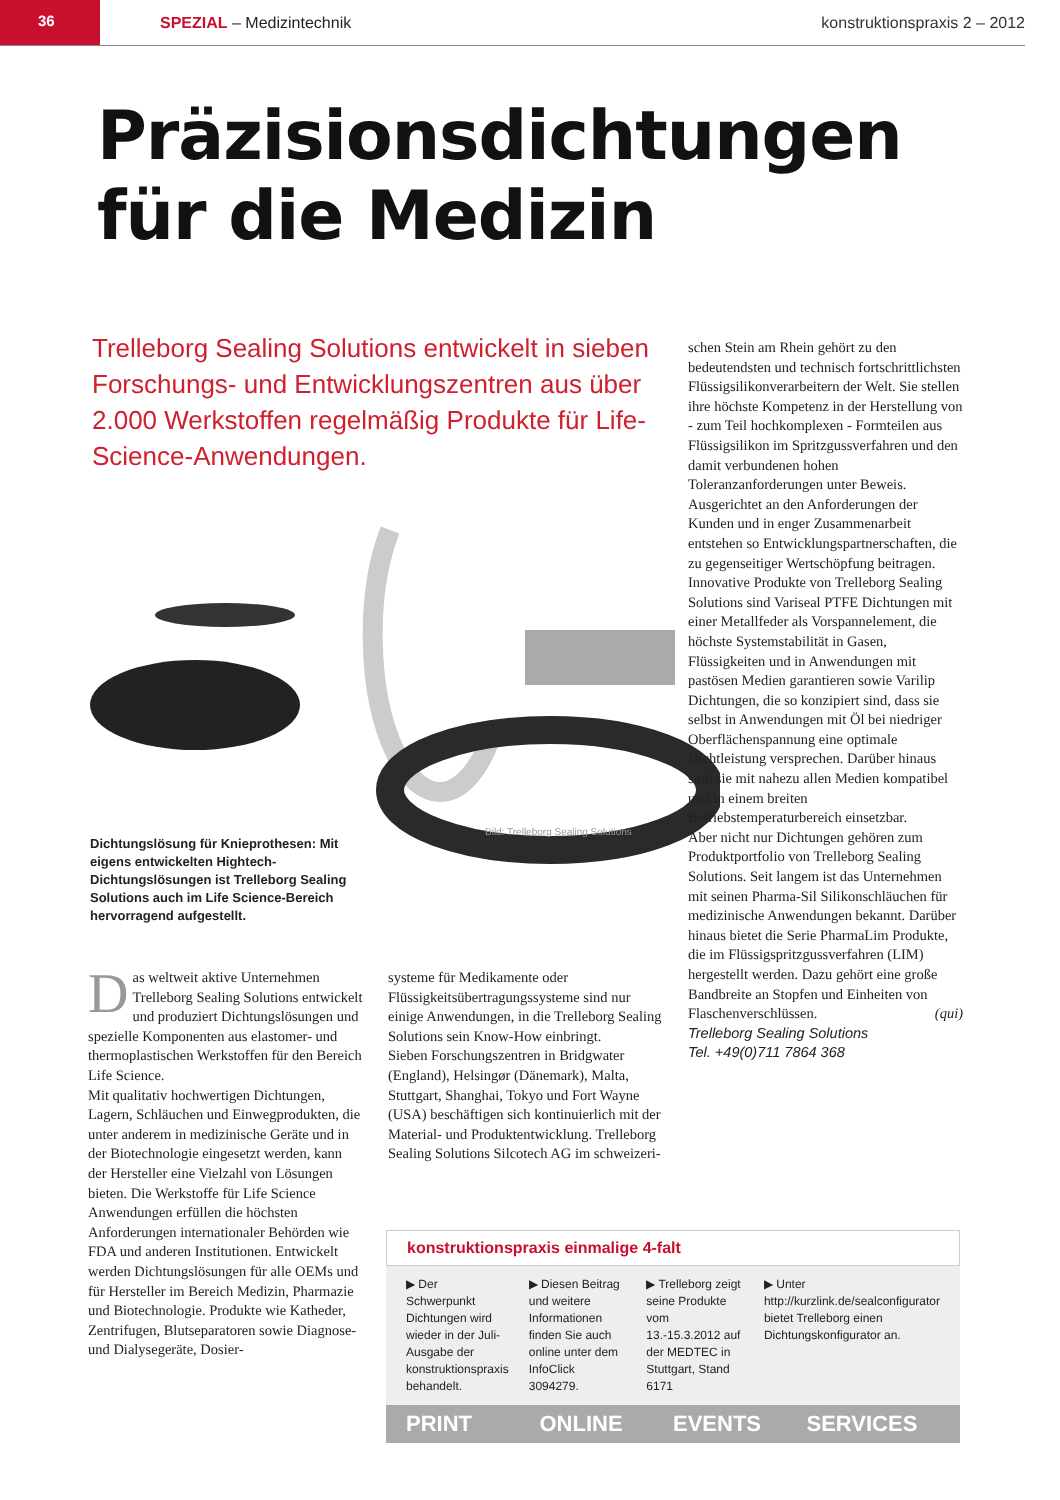36
SPEZIAL – Medizintechnik konstruktionspraxis 2 – 2012
Präzisionsdichtungen
für die Medizin
Trelleborg Sealing Solutions entwickelt in sieben Forschungs- und Entwicklungszentren aus über 2.000 Werkstoffen regelmäßig Produkte für Life-Science-Anwendungen.
Bild: Trelleborg Sealing Solutions
Dichtungslösung für Knieprothesen: Mit eigens entwickelten Hightech-Dichtungslösungen ist Trelleborg Sealing Solutions auch im Life Science-Bereich hervorragend aufgestellt.
Das weltweit aktive Unternehmen Trelleborg Sealing Solutions entwickelt und produziert Dichtungslösungen und spezielle Komponenten aus elastomer- und thermoplastischen Werkstoffen für den Bereich Life Science.
Mit qualitativ hochwertigen Dichtungen, Lagern, Schläuchen und Einwegprodukten, die unter anderem in medizinische Geräte und in der Biotechnologie eingesetzt werden, kann der Hersteller eine Vielzahl von Lösungen bieten. Die Werkstoffe für Life Science Anwendungen erfüllen die höchsten Anforderungen internationaler Behörden wie FDA und anderen Institutionen. Entwickelt werden Dichtungslösungen für alle OEMs und für Hersteller im Bereich Medizin, Pharmazie und Biotechnologie. Produkte wie Katheder, Zentrifugen, Blutseparatoren sowie Diagnose- und Dialysegeräte, Dosier-
systeme für Medikamente oder Flüssigkeitsübertragungssysteme sind nur einige Anwendungen, in die Trelleborg Sealing Solutions sein Know-How einbringt.
Sieben Forschungszentren in Bridgwater (England), Helsingør (Dänemark), Malta, Stuttgart, Shanghai, Tokyo und Fort Wayne (USA) beschäftigen sich kontinuierlich mit der Material- und Produktentwicklung. Trelleborg Sealing Solutions Silcotech AG im schweizeri-
schen Stein am Rhein gehört zu den bedeutendsten und technisch fortschrittlichsten Flüssigsilikonverarbeitern der Welt. Sie stellen ihre höchste Kompetenz in der Herstellung von - zum Teil hochkomplexen - Formteilen aus Flüssigsilikon im Spritzgussverfahren und den damit verbundenen hohen Toleranzanforderungen unter Beweis. Ausgerichtet an den Anforderungen der Kunden und in enger Zusammenarbeit entstehen so Entwicklungspartnerschaften, die zu gegenseitiger Wertschöpfung beitragen.
Innovative Produkte von Trelleborg Sealing Solutions sind Variseal PTFE Dichtungen mit einer Metallfeder als Vorspannelement, die höchste Systemstabilität in Gasen, Flüssigkeiten und in Anwendungen mit pastösen Medien garantieren sowie Varilip Dichtungen, die so konzipiert sind, dass sie selbst in Anwendungen mit Öl bei niedriger Oberflächenspannung eine optimale Dichtleistung versprechen. Darüber hinaus sind sie mit nahezu allen Medien kompatibel und in einem breiten Betriebstemperaturbereich einsetzbar.
Aber nicht nur Dichtungen gehören zum Produktportfolio von Trelleborg Sealing Solutions. Seit langem ist das Unternehmen mit seinen Pharma-Sil Silikonschläuchen für medizinische Anwendungen bekannt. Darüber hinaus bietet die Serie PharmaLim Produkte, die im Flüssigspritzgussverfahren (LIM) hergestellt werden. Dazu gehört eine große Bandbreite an Stopfen und Einheiten von Flaschenverschlüssen. (qui)
Trelleborg Sealing Solutions
Tel. +49(0)711 7864 368
konstruktionspraxis einmalige 4-falt
▶ Der Schwerpunkt Dichtungen wird wieder in der Juli-Ausgabe der konstruktionspraxis behandelt.
▶ Diesen Beitrag und weitere Informationen finden Sie auch online unter dem InfoClick 3094279.
▶ Trelleborg zeigt seine Produkte vom 13.-15.3.2012 auf der MEDTEC in Stuttgart, Stand 6171
▶ Unter http://kurzlink.de/sealconfigurator bietet Trelleborg einen Dichtungskonfigurator an.
PRINT ONLINE EVENTS SERVICES